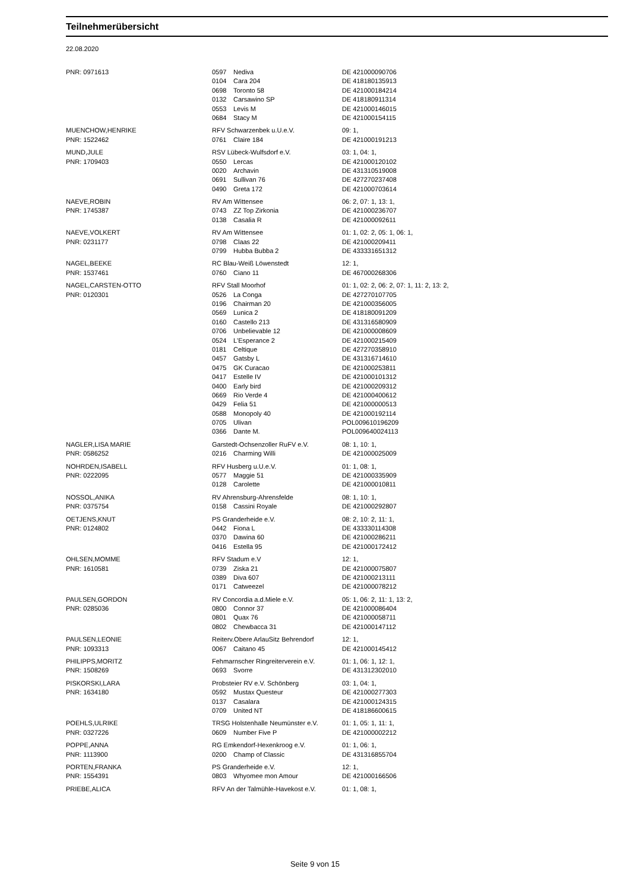Teilnehmerübersicht
22.08.2020
| PNR: 0971613 | 0597 | Nediva | DE 421000090706 |
| | 0104 | Cara 204 | DE 418180135913 |
| | 0698 | Toronto 58 | DE 421000184214 |
| | 0132 | Carsawino SP | DE 418180911314 |
| | 0553 | Levis M | DE 421000146015 |
| | 0684 | Stacy M | DE 421000154115 |
| MUENCHOW,HENRIKE | RFV Schwarzenbek u.U.e.V. | | 09: 1, |
| PNR: 1522462 | 0761 | Claire 184 | DE 421000191213 |
| MUND,JULE | RSV Lübeck-Wulfsdorf e.V. | | 03: 1, 04: 1, |
| PNR: 1709403 | 0550 | Lercas | DE 421000120102 |
| | 0020 | Archavin | DE 431310519008 |
| | 0691 | Sullivan 76 | DE 427270237408 |
| | 0490 | Greta 172 | DE 421000703614 |
| NAEVE,ROBIN | RV Am Wittensee | | 06: 2, 07: 1, 13: 1, |
| PNR: 1745387 | 0743 | ZZ Top Zirkonia | DE 421000236707 |
| | 0138 | Casalia R | DE 421000092611 |
| NAEVE,VOLKERT | RV Am Wittensee | | 01: 1, 02: 2, 05: 1, 06: 1, |
| PNR: 0231177 | 0798 | Claas 22 | DE 421000209411 |
| | 0799 | Hubba Bubba 2 | DE 433331651312 |
| NAGEL,BEEKE | RC Blau-Weiß Löwenstedt | | 12: 1, |
| PNR: 1537461 | 0760 | Ciano 11 | DE 467000268306 |
| NAGEL,CARSTEN-OTTO | RFV Stall Moorhof | | 01: 1, 02: 2, 06: 2, 07: 1, 11: 2, 13: 2, |
| PNR: 0120301 | 0526 | La Conga | DE 427270107705 |
| | 0196 | Chairman 20 | DE 421000356005 |
| | 0569 | Lunica 2 | DE 418180091209 |
| | 0160 | Castello 213 | DE 431316580909 |
| | 0706 | Unbelievable 12 | DE 421000008609 |
| | 0524 | L'Esperance 2 | DE 421000215409 |
| | 0181 | Celtique | DE 427270358910 |
| | 0457 | Gatsby L | DE 431316714610 |
| | 0475 | GK Curacao | DE 421000253811 |
| | 0417 | Estelle IV | DE 421000101312 |
| | 0400 | Early bird | DE 421000209312 |
| | 0669 | Rio Verde 4 | DE 421000400612 |
| | 0429 | Felia 51 | DE 421000000513 |
| | 0588 | Monopoly 40 | DE 421000192114 |
| | 0705 | Ulivan | POL009610196209 |
| | 0366 | Dante M. | POL009640024113 |
| NAGLER,LISA MARIE | Garstedt-Ochsenzoller RuFV e.V. | | 08: 1, 10: 1, |
| PNR: 0586252 | 0216 | Charming Willi | DE 421000025009 |
| NOHRDEN,ISABELL | RFV Husberg u.U.e.V. | | 01: 1, 08: 1, |
| PNR: 0222095 | 0577 | Maggie 51 | DE 421000335909 |
| | 0128 | Carolette | DE 421000010811 |
| NOSSOL,ANIKA | RV Ahrensburg-Ahrensfelde | | 08: 1, 10: 1, |
| PNR: 0375754 | 0158 | Cassini Royale | DE 421000292807 |
| OETJENS,KNUT | PS Granderheide e.V. | | 08: 2, 10: 2, 11: 1, |
| PNR: 0124802 | 0442 | Fiona L | DE 433330114308 |
| | 0370 | Dawina 60 | DE 421000286211 |
| | 0416 | Estella 95 | DE 421000172412 |
| OHLSEN,MOMME | RFV Stadum e.V | | 12: 1, |
| PNR: 1610581 | 0739 | Ziska 21 | DE 421000075807 |
| | 0389 | Diva 607 | DE 421000213111 |
| | 0171 | Catweezel | DE 421000078212 |
| PAULSEN,GORDON | RV Concordia a.d.Miele e.V. | | 05: 1, 06: 2, 11: 1, 13: 2, |
| PNR: 0285036 | 0800 | Connor 37 | DE 421000086404 |
| | 0801 | Quax 76 | DE 421000058711 |
| | 0802 | Chewbacca 31 | DE 421000147112 |
| PAULSEN,LEONIE | Reiterv.Obere ArlauSitz Behrendorf | | 12: 1, |
| PNR: 1093313 | 0067 | Caitano 45 | DE 421000145412 |
| PHILIPPS,MORITZ | Fehmarnscher Ringreiterverein e.V. | | 01: 1, 06: 1, 12: 1, |
| PNR: 1508269 | 0693 | Svorre | DE 431312302010 |
| PISKORSKI,LARA | Probsteier RV e.V. Schönberg | | 03: 1, 04: 1, |
| PNR: 1634180 | 0592 | Mustax Questeur | DE 421000277303 |
| | 0137 | Casalara | DE 421000124315 |
| | 0709 | United NT | DE 418186600615 |
| POEHLS,ULRIKE | TRSG Holstenhalle Neumünster e.V. | | 01: 1, 05: 1, 11: 1, |
| PNR: 0327226 | 0609 | Number Five P | DE 421000002212 |
| POPPE,ANNA | RG Emkendorf-Hexenkroog e.V. | | 01: 1, 06: 1, |
| PNR: 1113900 | 0200 | Champ of Classic | DE 431316855704 |
| PORTEN,FRANKA | PS Granderheide e.V. | | 12: 1, |
| PNR: 1554391 | 0803 | Whyomee mon Amour | DE 421000166506 |
| PRIEBE,ALICA | RFV An der Talmühle-Havekost e.V. | | 01: 1, 08: 1, |
Seite 9 von 15